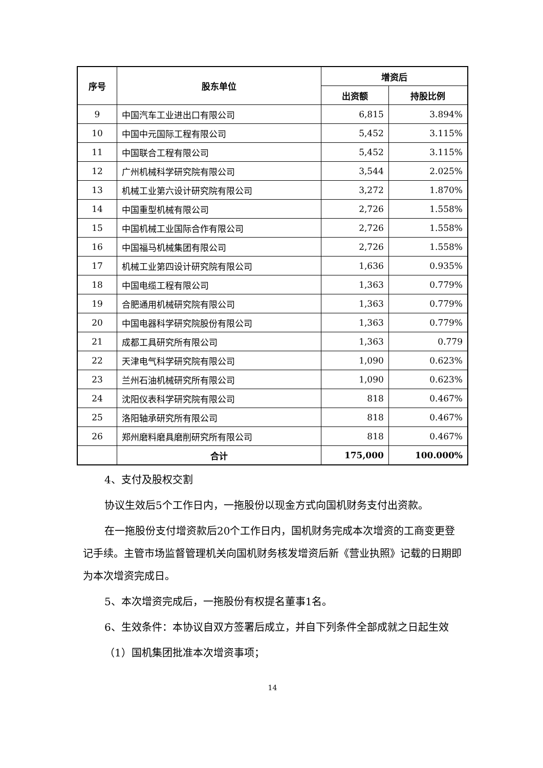| 序号 | 股东单位 | 增资后 | |
| --- | --- | --- | --- |
| | | 出资额 | 持股比例 |
| 9 | 中国汽车工业进出口有限公司 | 6,815 | 3.894% |
| 10 | 中国中元国际工程有限公司 | 5,452 | 3.115% |
| 11 | 中国联合工程有限公司 | 5,452 | 3.115% |
| 12 | 广州机械科学研究院有限公司 | 3,544 | 2.025% |
| 13 | 机械工业第六设计研究院有限公司 | 3,272 | 1.870% |
| 14 | 中国重型机械有限公司 | 2,726 | 1.558% |
| 15 | 中国机械工业国际合作有限公司 | 2,726 | 1.558% |
| 16 | 中国福马机械集团有限公司 | 2,726 | 1.558% |
| 17 | 机械工业第四设计研究院有限公司 | 1,636 | 0.935% |
| 18 | 中国电缆工程有限公司 | 1,363 | 0.779% |
| 19 | 合肥通用机械研究院有限公司 | 1,363 | 0.779% |
| 20 | 中国电器科学研究院股份有限公司 | 1,363 | 0.779% |
| 21 | 成都工具研究所有限公司 | 1,363 | 0.779 |
| 22 | 天津电气科学研究院有限公司 | 1,090 | 0.623% |
| 23 | 兰州石油机械研究所有限公司 | 1,090 | 0.623% |
| 24 | 沈阳仪表科学研究院有限公司 | 818 | 0.467% |
| 25 | 洛阳轴承研究所有限公司 | 818 | 0.467% |
| 26 | 郑州磨料磨具磨削研究所有限公司 | 818 | 0.467% |
| | 合计 | 175,000 | 100.000% |
4、支付及股权交割
协议生效后5个工作日内，一拖股份以现金方式向国机财务支付出资款。
在一拖股份支付增资款后20个工作日内，国机财务完成本次增资的工商变更登记手续。主管市场监督管理机关向国机财务核发增资后新《营业执照》记载的日期即为本次增资完成日。
5、本次增资完成后，一拖股份有权提名董事1名。
6、生效条件：本协议自双方签署后成立，并自下列条件全部成就之日起生效
（1）国机集团批准本次增资事项；
14